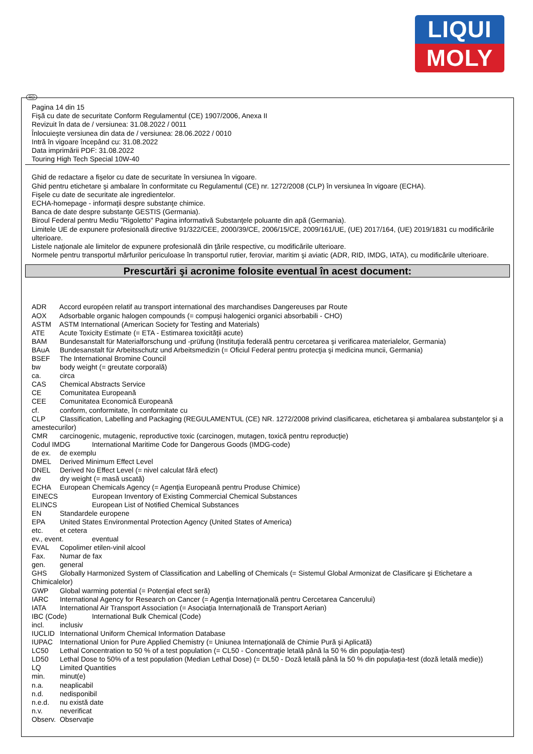LIQUI
MOLY
RO
Pagina 14 din 15
Fişă cu date de securitate Conform Regulamentul (CE) 1907/2006, Anexa II
Revizuit în data de / versiunea: 31.08.2022 / 0011
Înlocuieşte versiunea din data de / versiunea: 28.06.2022 / 0010
Intră în vigoare începând cu: 31.08.2022
Data imprimării PDF: 31.08.2022
Touring High Tech Special 10W-40
Ghid de redactare a fişelor cu date de securitate în versiunea în vigoare.
Ghid pentru etichetare şi ambalare în conformitate cu Regulamentul (CE) nr. 1272/2008 (CLP) în versiunea în vigoare (ECHA).
Fişele cu date de securitate ale ingredientelor.
ECHA-homepage - informaţii despre substanţe chimice.
Banca de date despre substanţe GESTIS (Germania).
Biroul Federal pentru Mediu "Rigoletto" Pagina informativă Substanţele poluante din apă (Germania).
Limitele UE de expunere profesională directive 91/322/CEE, 2000/39/CE, 2006/15/CE, 2009/161/UE, (UE) 2017/164, (UE) 2019/1831 cu modificările ulterioare.
Listele naţionale ale limitelor de expunere profesională din ţările respective, cu modificările ulterioare.
Normele pentru transportul mărfurilor periculoase în transportul rutier, feroviar, maritim şi aviatic (ADR, RID, IMDG, IATA), cu modificările ulterioare.
Prescurtări şi acronime folosite eventual în acest document:
ADR Accord européen relatif au transport international des marchandises Dangereuses par Route
AOX Adsorbable organic halogen compounds (= compuşi halogenici organici absorbabili - CHO)
ASTM ASTM International (American Society for Testing and Materials)
ATE Acute Toxicity Estimate (= ETA - Estimarea toxicităţii acute)
BAM Bundesanstalt für Materialforschung und -prüfung (Instituţia federală pentru cercetarea şi verificarea materialelor, Germania)
BAuA Bundesanstalt für Arbeitsschutz und Arbeitsmedizin (= Oficiul Federal pentru protecţia şi medicina muncii, Germania)
BSEF The International Bromine Council
bw body weight (= greutate corporală)
ca. circa
CAS Chemical Abstracts Service
CE Comunitatea Europeană
CEE Comunitatea Economică Europeană
cf. conform, conformitate, în conformitate cu
CLP Classification, Labelling and Packaging (REGULAMENTUL (CE) NR. 1272/2008 privind clasificarea, etichetarea şi ambalarea substanţelor şi a amestecurilor)
CMR carcinogenic, mutagenic, reproductive toxic (carcinogen, mutagen, toxică pentru reproducţie)
Codul IMDG International Maritime Code for Dangerous Goods (IMDG-code)
de ex. de exemplu
DMEL Derived Minimum Effect Level
DNEL Derived No Effect Level (= nivel calculat fără efect)
dw dry weight (= masă uscată)
ECHA European Chemicals Agency (= Agenţia Europeană pentru Produse Chimice)
EINECS European Inventory of Existing Commercial Chemical Substances
ELINCS European List of Notified Chemical Substances
EN Standardele europene
EPA United States Environmental Protection Agency (United States of America)
etc. et cetera
ev., event. eventual
EVAL Copolimer etilen-vinil alcool
Fax. Numar de fax
gen. general
GHS Globally Harmonized System of Classification and Labelling of Chemicals (= Sistemul Global Armonizat de Clasificare şi Etichetare a Chimicalelor)
GWP Global warming potential (= Potenţial efect seră)
IARC International Agency for Research on Cancer (= Agenţia Internaţională pentru Cercetarea Cancerului)
IATA International Air Transport Association (= Asociaţia Internaţională de Transport Aerian)
IBC (Code) International Bulk Chemical (Code)
incl. inclusiv
IUCLID International Uniform Chemical Information Database
IUPAC International Union for Pure Applied Chemistry (= Uniunea Internaţională de Chimie Pură şi Aplicată)
LC50 Lethal Concentration to 50 % of a test population (= CL50 - Concentraţie letală până la 50 % din populaţia-test)
LD50 Lethal Dose to 50% of a test population (Median Lethal Dose) (= DL50 - Doză letală până la 50 % din populaţia-test (doză letală medie))
LQ Limited Quantities
min. minut(e)
n.a. neaplicabil
n.d. nedisponibil
n.e.d. nu există date
n.v. neverificat
Observ. Observaţie